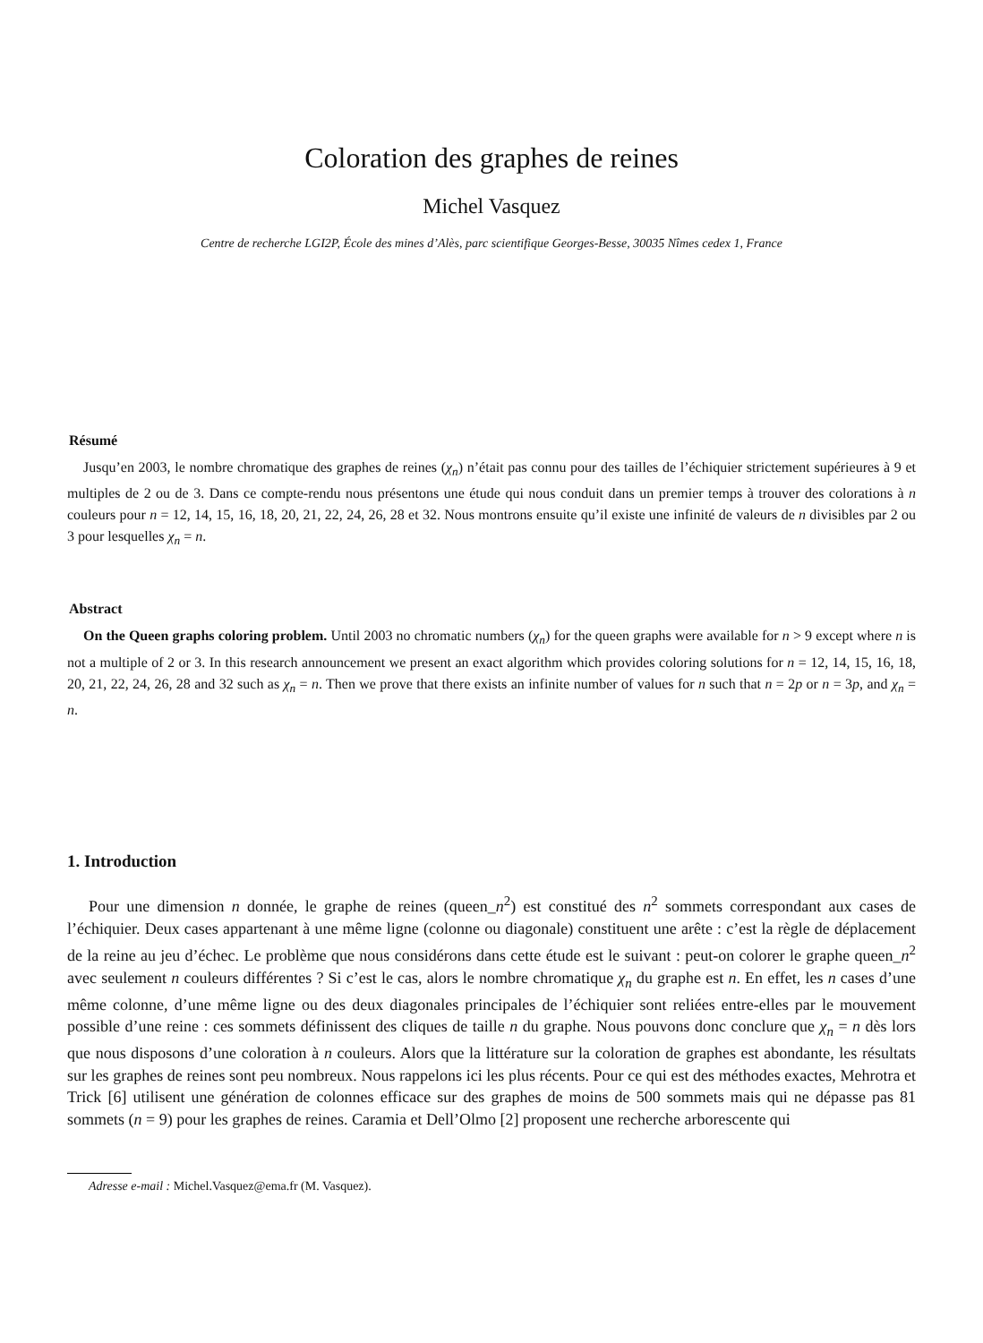Coloration des graphes de reines
Michel Vasquez
Centre de recherche LGI2P, École des mines d’Alès, parc scientifique Georges-Besse, 30035 Nîmes cedex 1, France
Résumé
Jusqu’en 2003, le nombre chromatique des graphes de reines (χ<sub>n</sub>) n’était pas connu pour des tailles de l’échiquier strictement supérieures à 9 et multiples de 2 ou de 3. Dans ce compte-rendu nous présentons une étude qui nous conduit dans un premier temps à trouver des colorations à n couleurs pour n = 12, 14, 15, 16, 18, 20, 21, 22, 24, 26, 28 et 32. Nous montrons ensuite qu’il existe une infinité de valeurs de n divisibles par 2 ou 3 pour lesquelles χ<sub>n</sub> = n.
Abstract
On the Queen graphs coloring problem. Until 2003 no chromatic numbers (χ<sub>n</sub>) for the queen graphs were available for n > 9 except where n is not a multiple of 2 or 3. In this research announcement we present an exact algorithm which provides coloring solutions for n = 12, 14, 15, 16, 18, 20, 21, 22, 24, 26, 28 and 32 such as χ<sub>n</sub> = n. Then we prove that there exists an infinite number of values for n such that n = 2p or n = 3p, and χ<sub>n</sub> = n.
1. Introduction
Pour une dimension n donnée, le graphe de reines (queen_n<sup>2</sup>) est constitué des n<sup>2</sup> sommets correspondant aux cases de l’échiquier. Deux cases appartenant à une même ligne (colonne ou diagonale) constituent une arête : c’est la règle de déplacement de la reine au jeu d’échec. Le problème que nous considérons dans cette étude est le suivant : peut-on colorer le graphe queen_n<sup>2</sup> avec seulement n couleurs différentes ? Si c’est le cas, alors le nombre chromatique χ<sub>n</sub> du graphe est n. En effet, les n cases d’une même colonne, d’une même ligne ou des deux diagonales principales de l’échiquier sont reliées entre-elles par le mouvement possible d’une reine : ces sommets définissent des cliques de taille n du graphe. Nous pouvons donc conclure que χ<sub>n</sub> = n dès lors que nous disposons d’une coloration à n couleurs. Alors que la littérature sur la coloration de graphes est abondante, les résultats sur les graphes de reines sont peu nombreux. Nous rappelons ici les plus récents. Pour ce qui est des méthodes exactes, Mehrotra et Trick [6] utilisent une génération de colonnes efficace sur des graphes de moins de 500 sommets mais qui ne dépasse pas 81 sommets (n = 9) pour les graphes de reines. Caramia et Dell’Olmo [2] proposent une recherche arborescente qui
Adresse e-mail : Michel.Vasquez@ema.fr (M. Vasquez).